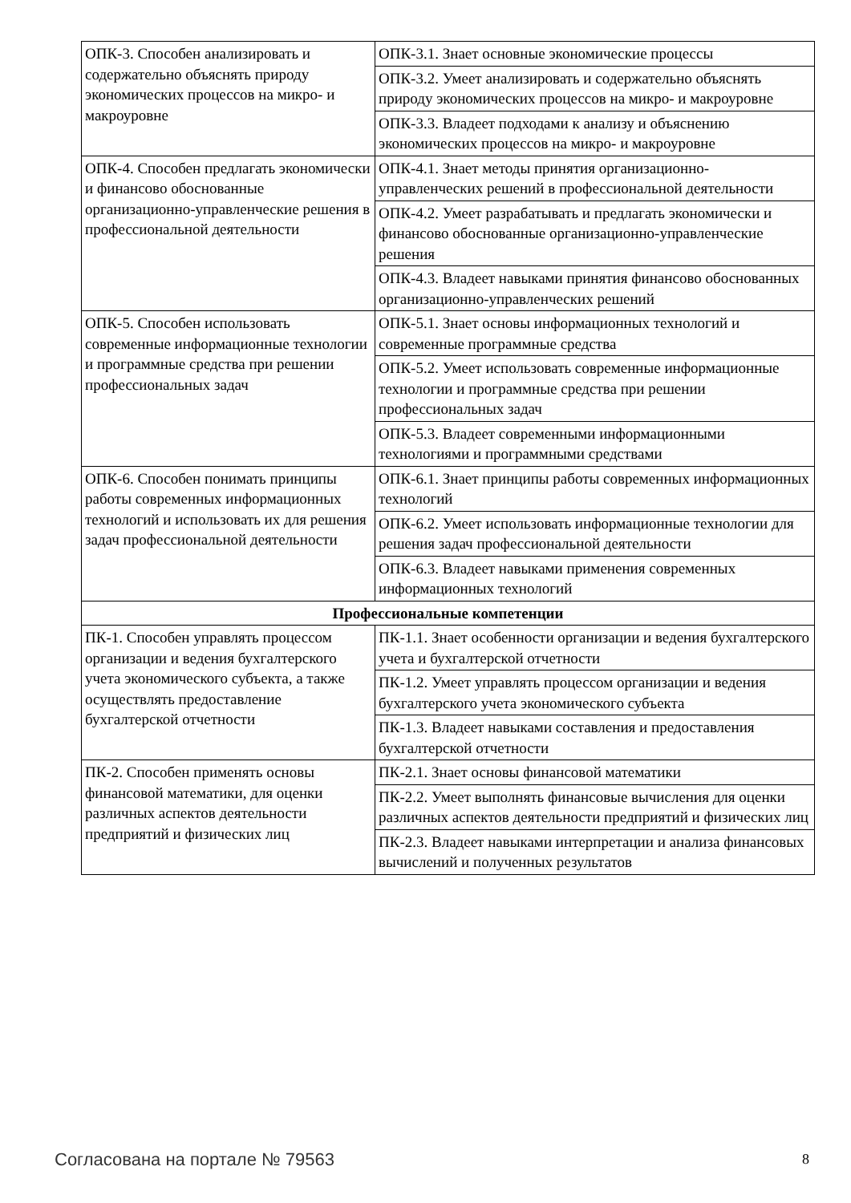| ОПК-3. Способен анализировать и содержательно объяснять природу экономических процессов на микро- и макроуровне | ОПК-3.1. Знает основные экономические процессы |
| | ОПК-3.2. Умеет анализировать и содержательно объяснять природу экономических процессов на микро- и макроуровне |
| | ОПК-3.3. Владеет подходами к анализу и объяснению экономических процессов на микро- и макроуровне |
| ОПК-4. Способен предлагать экономически и финансово обоснованные организационно-управленческие решения в профессиональной деятельности | ОПК-4.1. Знает методы принятия организационно-управленческих решений в профессиональной деятельности |
| | ОПК-4.2. Умеет разрабатывать и предлагать экономически и финансово обоснованные организационно-управленческие решения |
| | ОПК-4.3. Владеет навыками принятия финансово обоснованных организационно-управленческих решений |
| ОПК-5. Способен использовать современные информационные технологии и программные средства при решении профессиональных задач | ОПК-5.1. Знает основы информационных технологий и современные программные средства |
| | ОПК-5.2. Умеет использовать современные информационные технологии и программные средства при решении профессиональных задач |
| | ОПК-5.3. Владеет современными информационными технологиями и программными средствами |
| ОПК-6. Способен понимать принципы работы современных информационных технологий и использовать их для решения задач профессиональной деятельности | ОПК-6.1. Знает принципы работы современных информационных технологий |
| | ОПК-6.2. Умеет использовать информационные технологии для решения задач профессиональной деятельности |
| | ОПК-6.3. Владеет навыками применения современных информационных технологий |
| Профессиональные компетенции | |
| ПК-1. Способен управлять процессом организации и ведения бухгалтерского учета экономического субъекта, а также осуществлять предоставление бухгалтерской отчетности | ПК-1.1. Знает особенности организации и ведения бухгалтерского учета и бухгалтерской отчетности |
| | ПК-1.2. Умеет управлять процессом организации и ведения бухгалтерского учета экономического субъекта |
| | ПК-1.3. Владеет навыками составления и предоставления бухгалтерской отчетности |
| ПК-2. Способен применять основы финансовой математики, для оценки различных аспектов деятельности предприятий и физических лиц | ПК-2.1. Знает основы финансовой математики |
| | ПК-2.2. Умеет выполнять финансовые вычисления для оценки различных аспектов деятельности предприятий и физических лиц |
| | ПК-2.3. Владеет навыками интерпретации и анализа финансовых вычислений и полученных результатов |
Согласована на портале № 79563 8